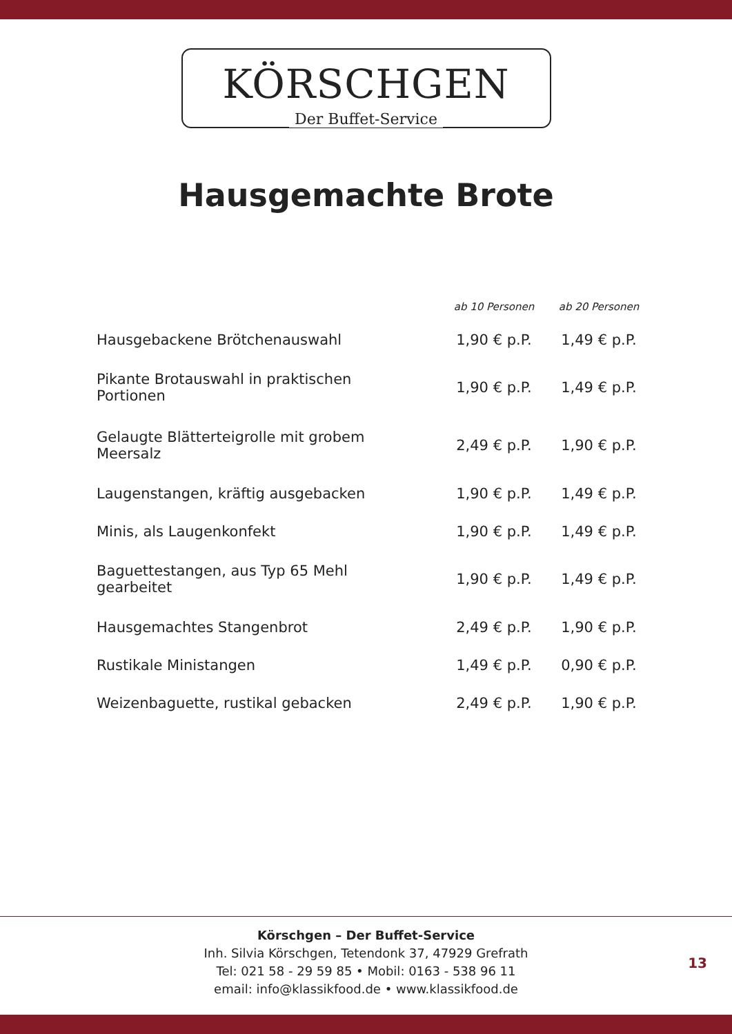KÖRSCHGEN
Der Buffet-Service
Hausgemachte Brote
| | ab 10 Personen | ab 20 Personen |
| --- | --- | --- |
| Hausgebackene Brötchenauswahl | 1,90 € p.P. | 1,49 € p.P. |
| Pikante Brotauswahl in praktischen Portionen | 1,90 € p.P. | 1,49 € p.P. |
| Gelaugte Blätterteigrolle mit grobem Meersalz | 2,49 € p.P. | 1,90 € p.P. |
| Laugenstangen, kräftig ausgebacken | 1,90 € p.P. | 1,49 € p.P. |
| Minis, als Laugenkonfekt | 1,90 € p.P. | 1,49 € p.P. |
| Baguettestangen, aus Typ 65 Mehl gearbeitet | 1,90 € p.P. | 1,49 € p.P. |
| Hausgemachtes Stangenbrot | 2,49 € p.P. | 1,90 € p.P. |
| Rustikale Ministangen | 1,49 € p.P. | 0,90 € p.P. |
| Weizenbaguette, rustikal gebacken | 2,49 € p.P. | 1,90 € p.P. |
Körschgen – Der Buffet-Service
Inh. Silvia Körschgen, Tetendonk 37, 47929 Grefrath
Tel: 021 58 - 29 59 85 • Mobil: 0163 - 538 96 11
email: info@klassikfood.de • www.klassikfood.de
13